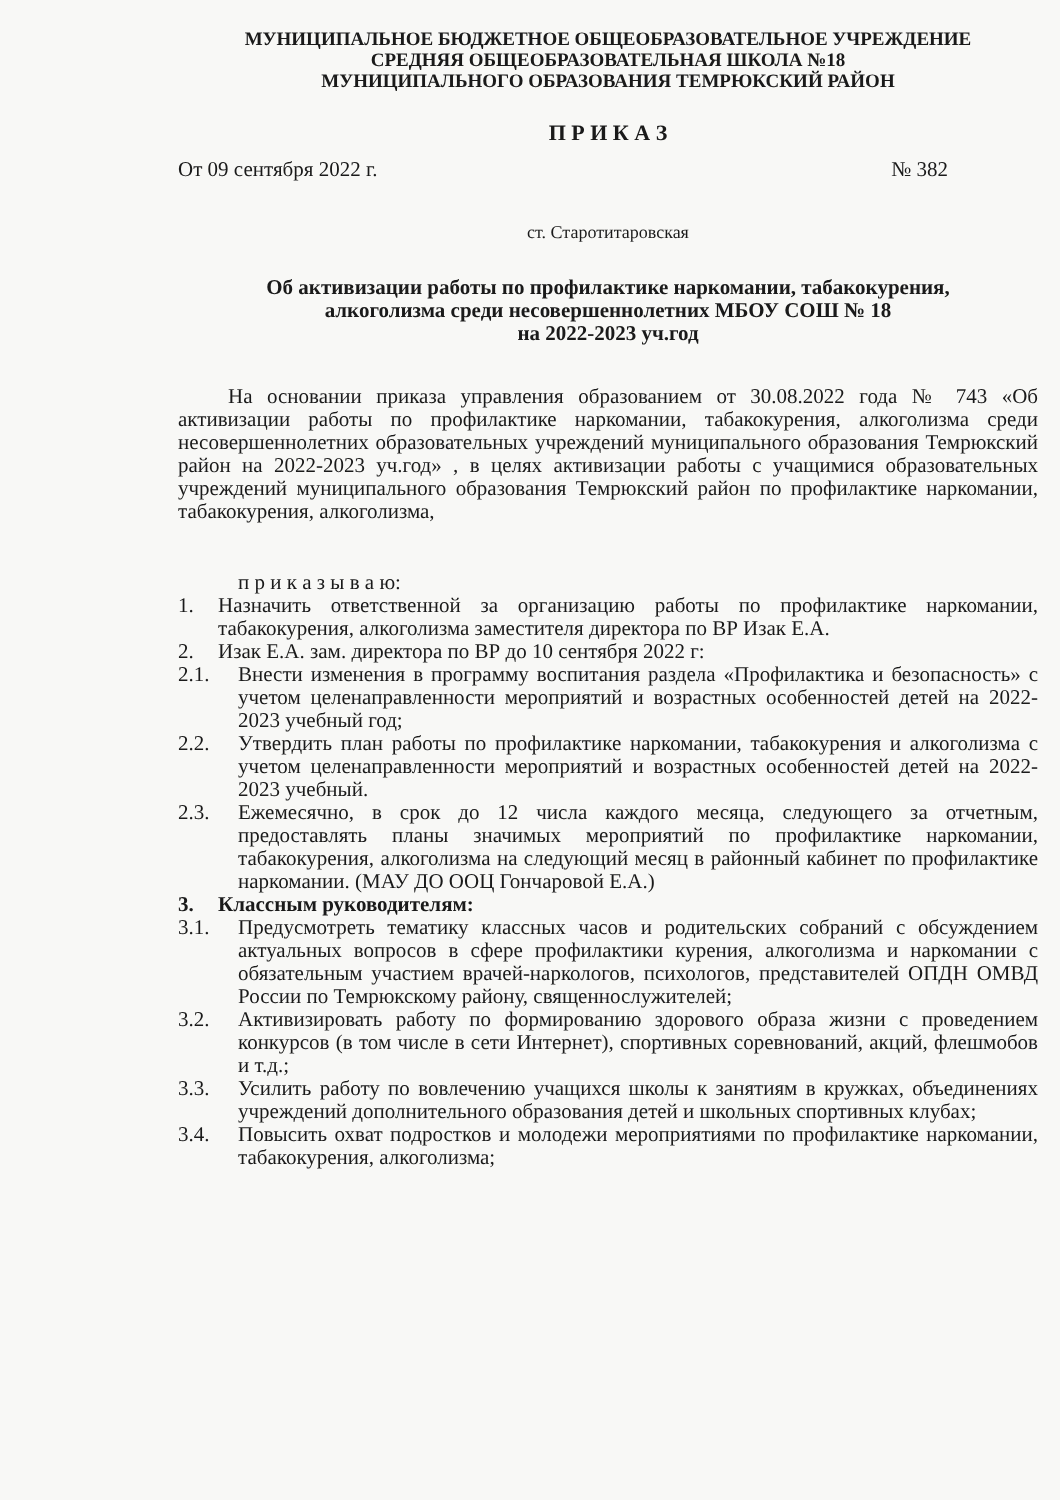МУНИЦИПАЛЬНОЕ БЮДЖЕТНОЕ ОБЩЕОБРАЗОВАТЕЛЬНОЕ УЧРЕЖДЕНИЕ
СРЕДНЯЯ ОБЩЕОБРАЗОВАТЕЛЬНАЯ ШКОЛА №18
МУНИЦИПАЛЬНОГО ОБРАЗОВАНИЯ ТЕМРЮКСКИЙ РАЙОН
П Р И К А З
От 09 сентября 2022 г. № 382
ст. Старотитаровская
Об активизации работы по профилактике наркомании, табакокурения,
алкоголизма среди несовершеннолетних МБОУ СОШ № 18
на 2022-2023 уч.год
На основании приказа управления образованием от 30.08.2022 года № 743 «Об активизации работы по профилактике наркомании, табакокурения, алкоголизма среди несовершеннолетних образовательных учреждений муниципального образования Темрюкский район на 2022-2023 уч.год» , в целях активизации работы с учащимися образовательных учреждений муниципального образования Темрюкский район по профилактике наркомании, табакокурения, алкоголизма,
п р и к а з ы в а ю:
1. Назначить ответственной за организацию работы по профилактике наркомании, табакокурения, алкоголизма заместителя директора по ВР Изак Е.А.
2. Изак Е.А. зам. директора по ВР до 10 сентября 2022 г:
2.1. Внести изменения в программу воспитания раздела «Профилактика и безопасность» с учетом целенаправленности мероприятий и возрастных особенностей детей на 2022-2023 учебный год;
2.2. Утвердить план работы по профилактике наркомании, табакокурения и алкоголизма с учетом целенаправленности мероприятий и возрастных особенностей детей на 2022-2023 учебный.
2.3. Ежемесячно, в срок до 12 числа каждого месяца, следующего за отчетным, предоставлять планы значимых мероприятий по профилактике наркомании, табакокурения, алкоголизма на следующий месяц в районный кабинет по профилактике наркомании. (МАУ ДО ООЦ Гончаровой Е.А.)
3. Классным руководителям:
3.1. Предусмотреть тематику классных часов и родительских собраний с обсуждением актуальных вопросов в сфере профилактики курения, алкоголизма и наркомании с обязательным участием врачей-наркологов, психологов, представителей ОПДН ОМВД России по Темрюкскому району, священнослужителей;
3.2. Активизировать работу по формированию здорового образа жизни с проведением конкурсов (в том числе в сети Интернет), спортивных соревнований, акций, флешмобов и т.д.;
3.3. Усилить работу по вовлечению учащихся школы к занятиям в кружках, объединениях учреждений дополнительного образования детей и школьных спортивных клубах;
3.4. Повысить охват подростков и молодежи мероприятиями по профилактике наркомании, табакокурения, алкоголизма;